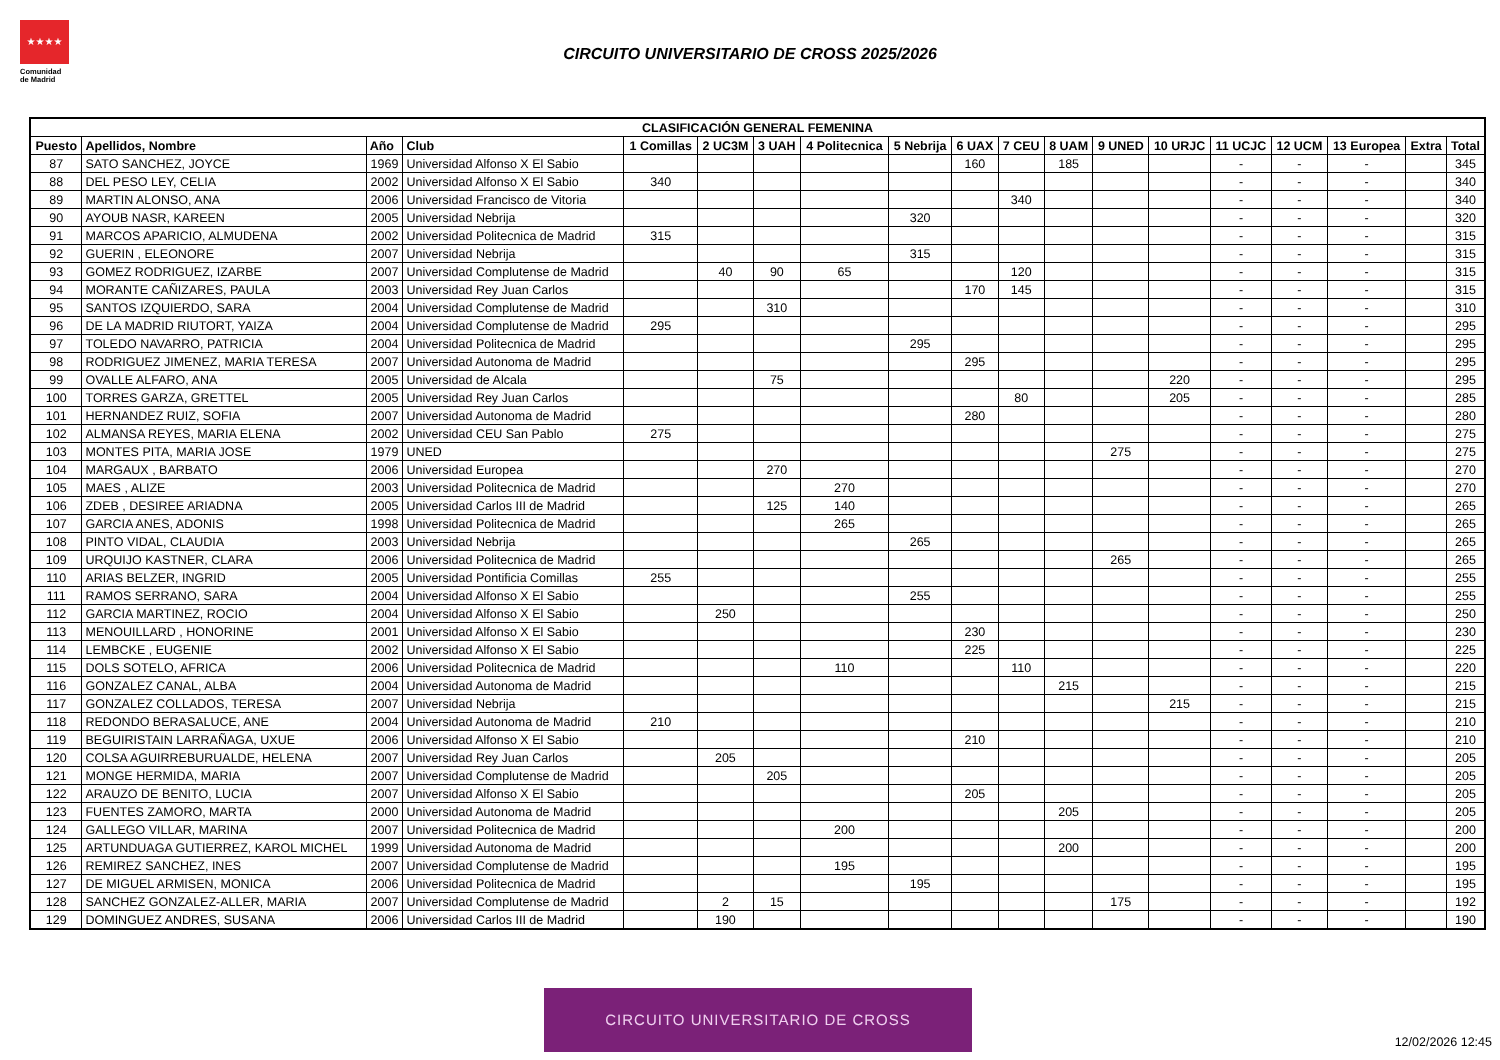★★★★
Comunidad de Madrid
CIRCUITO UNIVERSITARIO DE CROSS 2025/2026
| CLASIFICACIÓN GENERAL FEMENINA | | | | | | | | | | | | | | | | | | |
| --- | --- | --- | --- | --- | --- | --- | --- | --- | --- | --- | --- | --- | --- | --- | --- | --- | --- | --- |
| Puesto | Apellidos, Nombre | Año | Club | 1 Comillas | 2 UC3M | 3 UAH | 4 Politecnica | 5 Nebrija | 6 UAX | 7 CEU | 8 UAM | 9 UNED | 10 URJC | 11 UCJC | 12 UCM | 13 Europea | Extra | Total |
| 87 | SATO SANCHEZ, JOYCE | 1969 | Universidad Alfonso X El Sabio | | | | | | 160 | | 185 | | | - | - | - | | 345 |
| 88 | DEL PESO LEY, CELIA | 2002 | Universidad Alfonso X El Sabio | 340 | | | | | | | | | | - | - | - | | 340 |
| 89 | MARTIN ALONSO, ANA | 2006 | Universidad Francisco de Vitoria | | | | | | | 340 | | | | - | - | - | | 340 |
| 90 | AYOUB NASR, KAREEN | 2005 | Universidad Nebrija | | | | | 320 | | | | | | - | - | - | | 320 |
| 91 | MARCOS APARICIO, ALMUDENA | 2002 | Universidad Politecnica de Madrid | 315 | | | | | | | | | | - | - | - | | 315 |
| 92 | GUERIN , ELEONORE | 2007 | Universidad Nebrija | | | | | 315 | | | | | | - | - | - | | 315 |
| 93 | GOMEZ RODRIGUEZ, IZARBE | 2007 | Universidad Complutense de Madrid | | 40 | 90 | 65 | | | 120 | | | | - | - | - | | 315 |
| 94 | MORANTE CAÑIZARES, PAULA | 2003 | Universidad Rey Juan Carlos | | | | | | 170 | 145 | | | | - | - | - | | 315 |
| 95 | SANTOS IZQUIERDO, SARA | 2004 | Universidad Complutense de Madrid | | | 310 | | | | | | | | - | - | - | | 310 |
| 96 | DE LA MADRID RIUTORT, YAIZA | 2004 | Universidad Complutense de Madrid | 295 | | | | | | | | | | - | - | - | | 295 |
| 97 | TOLEDO NAVARRO, PATRICIA | 2004 | Universidad Politecnica de Madrid | | | | | 295 | | | | | | - | - | - | | 295 |
| 98 | RODRIGUEZ JIMENEZ, MARIA TERESA | 2007 | Universidad Autonoma de Madrid | | | | | | 295 | | | | | - | - | - | | 295 |
| 99 | OVALLE ALFARO, ANA | 2005 | Universidad de Alcala | | | 75 | | | | | | | 220 | - | - | - | | 295 |
| 100 | TORRES GARZA, GRETTEL | 2005 | Universidad Rey Juan Carlos | | | | | | | 80 | | | 205 | - | - | - | | 285 |
| 101 | HERNANDEZ RUIZ, SOFIA | 2007 | Universidad Autonoma de Madrid | | | | | | 280 | | | | | - | - | - | | 280 |
| 102 | ALMANSA REYES, MARIA ELENA | 2002 | Universidad CEU San Pablo | 275 | | | | | | | | | | - | - | - | | 275 |
| 103 | MONTES PITA, MARIA JOSE | 1979 | UNED | | | | | | | | | 275 | | - | - | - | | 275 |
| 104 | MARGAUX , BARBATO | 2006 | Universidad Europea | | | 270 | | | | | | | | - | - | - | | 270 |
| 105 | MAES , ALIZE | 2003 | Universidad Politecnica de Madrid | | | | 270 | | | | | | | - | - | - | | 270 |
| 106 | ZDEB , DESIREE ARIADNA | 2005 | Universidad Carlos III de Madrid | | | 125 | 140 | | | | | | | - | - | - | | 265 |
| 107 | GARCIA ANES, ADONIS | 1998 | Universidad Politecnica de Madrid | | | | 265 | | | | | | | - | - | - | | 265 |
| 108 | PINTO VIDAL, CLAUDIA | 2003 | Universidad Nebrija | | | | | 265 | | | | | | - | - | - | | 265 |
| 109 | URQUIJO KASTNER, CLARA | 2006 | Universidad Politecnica de Madrid | | | | | | | | | 265 | | - | - | - | | 265 |
| 110 | ARIAS BELZER, INGRID | 2005 | Universidad Pontificia Comillas | 255 | | | | | | | | | | - | - | - | | 255 |
| 111 | RAMOS SERRANO, SARA | 2004 | Universidad Alfonso X El Sabio | | | | | 255 | | | | | | - | - | - | | 255 |
| 112 | GARCIA MARTINEZ, ROCIO | 2004 | Universidad Alfonso X El Sabio | | 250 | | | | | | | | | - | - | - | | 250 |
| 113 | MENOUILLARD , HONORINE | 2001 | Universidad Alfonso X El Sabio | | | | | | 230 | | | | | - | - | - | | 230 |
| 114 | LEMBCKE , EUGENIE | 2002 | Universidad Alfonso X El Sabio | | | | | | 225 | | | | | - | - | - | | 225 |
| 115 | DOLS SOTELO, AFRICA | 2006 | Universidad Politecnica de Madrid | | | | 110 | | | 110 | | | | - | - | - | | 220 |
| 116 | GONZALEZ CANAL, ALBA | 2004 | Universidad Autonoma de Madrid | | | | | | | | 215 | | | - | - | - | | 215 |
| 117 | GONZALEZ COLLADOS, TERESA | 2007 | Universidad Nebrija | | | | | | | | | | 215 | - | - | - | | 215 |
| 118 | REDONDO BERASALUCE, ANE | 2004 | Universidad Autonoma de Madrid | 210 | | | | | | | | | | - | - | - | | 210 |
| 119 | BEGUIRISTAIN LARRAÑAGA, UXUE | 2006 | Universidad Alfonso X El Sabio | | | | | | 210 | | | | | - | - | - | | 210 |
| 120 | COLSA AGUIRREBURUALDE, HELENA | 2007 | Universidad Rey Juan Carlos | | 205 | | | | | | | | | - | - | - | | 205 |
| 121 | MONGE HERMIDA, MARIA | 2007 | Universidad Complutense de Madrid | | | 205 | | | | | | | | - | - | - | | 205 |
| 122 | ARAUZO DE BENITO, LUCIA | 2007 | Universidad Alfonso X El Sabio | | | | | | 205 | | | | | - | - | - | | 205 |
| 123 | FUENTES ZAMORO, MARTA | 2000 | Universidad Autonoma de Madrid | | | | | | | | 205 | | | - | - | - | | 205 |
| 124 | GALLEGO VILLAR, MARINA | 2007 | Universidad Politecnica de Madrid | | | | 200 | | | | | | | - | - | - | | 200 |
| 125 | ARTUNDUAGA GUTIERREZ, KAROL MICHEL | 1999 | Universidad Autonoma de Madrid | | | | | | | | 200 | | | - | - | - | | 200 |
| 126 | REMIREZ SANCHEZ, INES | 2007 | Universidad Complutense de Madrid | | | | 195 | | | | | | | - | - | - | | 195 |
| 127 | DE MIGUEL ARMISEN, MONICA | 2006 | Universidad Politecnica de Madrid | | | | | 195 | | | | | | - | - | - | | 195 |
| 128 | SANCHEZ GONZALEZ-ALLER, MARIA | 2007 | Universidad Complutense de Madrid | | 2 | 15 | | | | | | 175 | | - | - | - | | 192 |
| 129 | DOMINGUEZ ANDRES, SUSANA | 2006 | Universidad Carlos III de Madrid | | 190 | | | | | | | | | - | - | - | | 190 |
CIRCUITO UNIVERSITARIO DE CROSS
12/02/2026 12:45